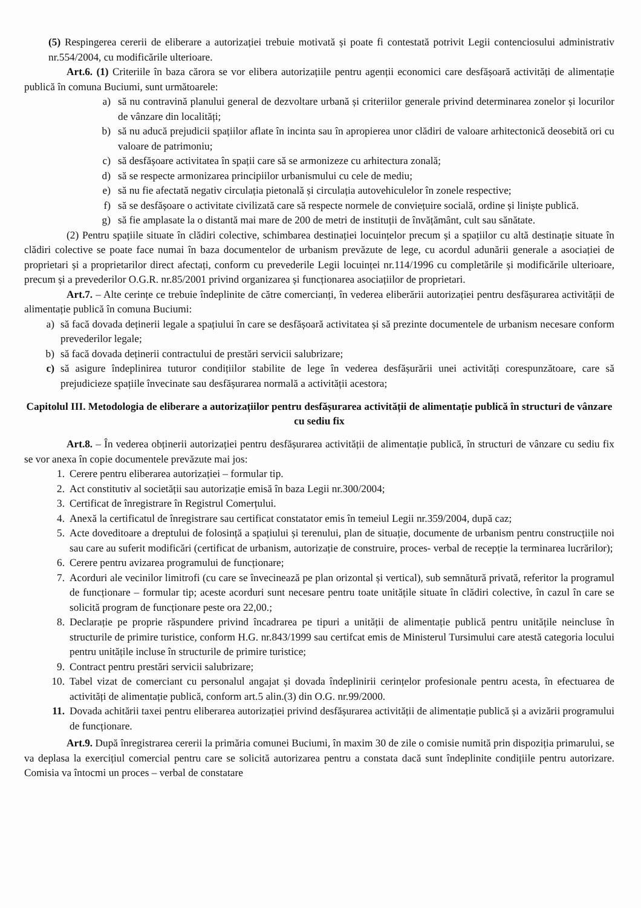(5) Respingerea cererii de eliberare a autorizației trebuie motivată și poate fi contestată potrivit Legii contenciosului administrativ nr.554/2004, cu modificările ulterioare.
Art.6. (1) Criteriile în baza cărora se vor elibera autorizațiile pentru agenții economici care desfășoară activități de alimentație publică în comuna Buciumi, sunt următoarele:
a) să nu contravină planului general de dezvoltare urbană și criteriilor generale privind determinarea zonelor și locurilor de vânzare din localități;
b) să nu aducă prejudicii spațiilor aflate în incinta sau în apropierea unor clădiri de valoare arhitectonică deosebită ori cu valoare de patrimoniu;
c) să desfășoare activitatea în spații care să se armonizeze cu arhitectura zonală;
d) să se respecte armonizarea principiilor urbanismului cu cele de mediu;
e) să nu fie afectată negativ circulația pietonală și circulația autovehiculelor în zonele respective;
f) să se desfășoare o activitate civilizată care să respecte normele de conviețuire socială, ordine și liniște publică.
g) să fie amplasate la o distantă mai mare de 200 de metri de instituții de învățământ, cult sau sănătate.
(2) Pentru spațiile situate în clădiri colective, schimbarea destinației locuințelor precum și a spațiilor cu altă destinație situate în clădiri colective se poate face numai în baza documentelor de urbanism prevăzute de lege, cu acordul adunării generale a asociației de proprietari și a proprietarilor direct afectați, conform cu prevederile Legii locuinței nr.114/1996 cu completările și modificările ulterioare, precum și a prevederilor O.G.R. nr.85/2001 privind organizarea și funcționarea asociațiilor de proprietari.
Art.7. – Alte cerințe ce trebuie îndeplinite de către comercianți, în vederea eliberării autorizației pentru desfășurarea activității de alimentație publică în comuna Buciumi:
a) să facă dovada deținerii legale a spațiului în care se desfășoară activitatea și să prezinte documentele de urbanism necesare conform prevederilor legale;
b) să facă dovada deținerii contractului de prestări servicii salubrizare;
c) să asigure îndeplinirea tuturor condițiilor stabilite de lege în vederea desfășurării unei activități corespunzătoare, care să prejudicieze spațiile învecinate sau desfășurarea normală a activității acestora;
Capitolul III. Metodologia de eliberare a autorizațiilor pentru desfășurarea activității de alimentație publică în structuri de vânzare cu sediu fix
Art.8. – În vederea obținerii autorizației pentru desfășurarea activității de alimentație publică, în structuri de vânzare cu sediu fix se vor anexa în copie documentele prevăzute mai jos:
1. Cerere pentru eliberarea autorizației – formular tip.
2. Act constitutiv al societății sau autorizație emisă în baza Legii nr.300/2004;
3. Certificat de înregistrare în Registrul Comerțului.
4. Anexă la certificatul de înregistrare sau certificat constatator emis în temeiul Legii nr.359/2004, după caz;
5. Acte doveditoare a dreptului de folosință a spațiului și terenului, plan de situație, documente de urbanism pentru construcțiile noi sau care au suferit modificări (certificat de urbanism, autorizație de construire, proces- verbal de recepție la terminarea lucrărilor);
6. Cerere pentru avizarea programului de funcționare;
7. Acorduri ale vecinilor limitrofi (cu care se învecinează pe plan orizontal și vertical), sub semnătură privată, referitor la programul de funcționare – formular tip; aceste acorduri sunt necesare pentru toate unitățile situate în clădiri colective, în cazul în care se solicită program de funcționare peste ora 22,00.;
8. Declarație pe proprie răspundere privind încadrarea pe tipuri a unității de alimentație publică pentru unitățile neincluse în structurile de primire turistice, conform H.G. nr.843/1999 sau certifcat emis de Ministerul Tursimului care atestă categoria locului pentru unitățile incluse în structurile de primire turistice;
9. Contract pentru prestări servicii salubrizare;
10. Tabel vizat de comerciant cu personalul angajat și dovada îndeplinirii cerințelor profesionale pentru acesta, în efectuarea de activități de alimentație publică, conform art.5 alin.(3) din O.G. nr.99/2000.
11. Dovada achitării taxei pentru eliberarea autorizației privind desfășurarea activității de alimentație publică și a avizării programului de funcționare.
Art.9. După înregistrarea cererii la primăria comunei Buciumi, în maxim 30 de zile o comisie numită prin dispoziția primarului, se va deplasa la exercițiul comercial pentru care se solicită autorizarea pentru a constata dacă sunt îndeplinite condițiile pentru autorizare. Comisia va întocmi un proces – verbal de constatare